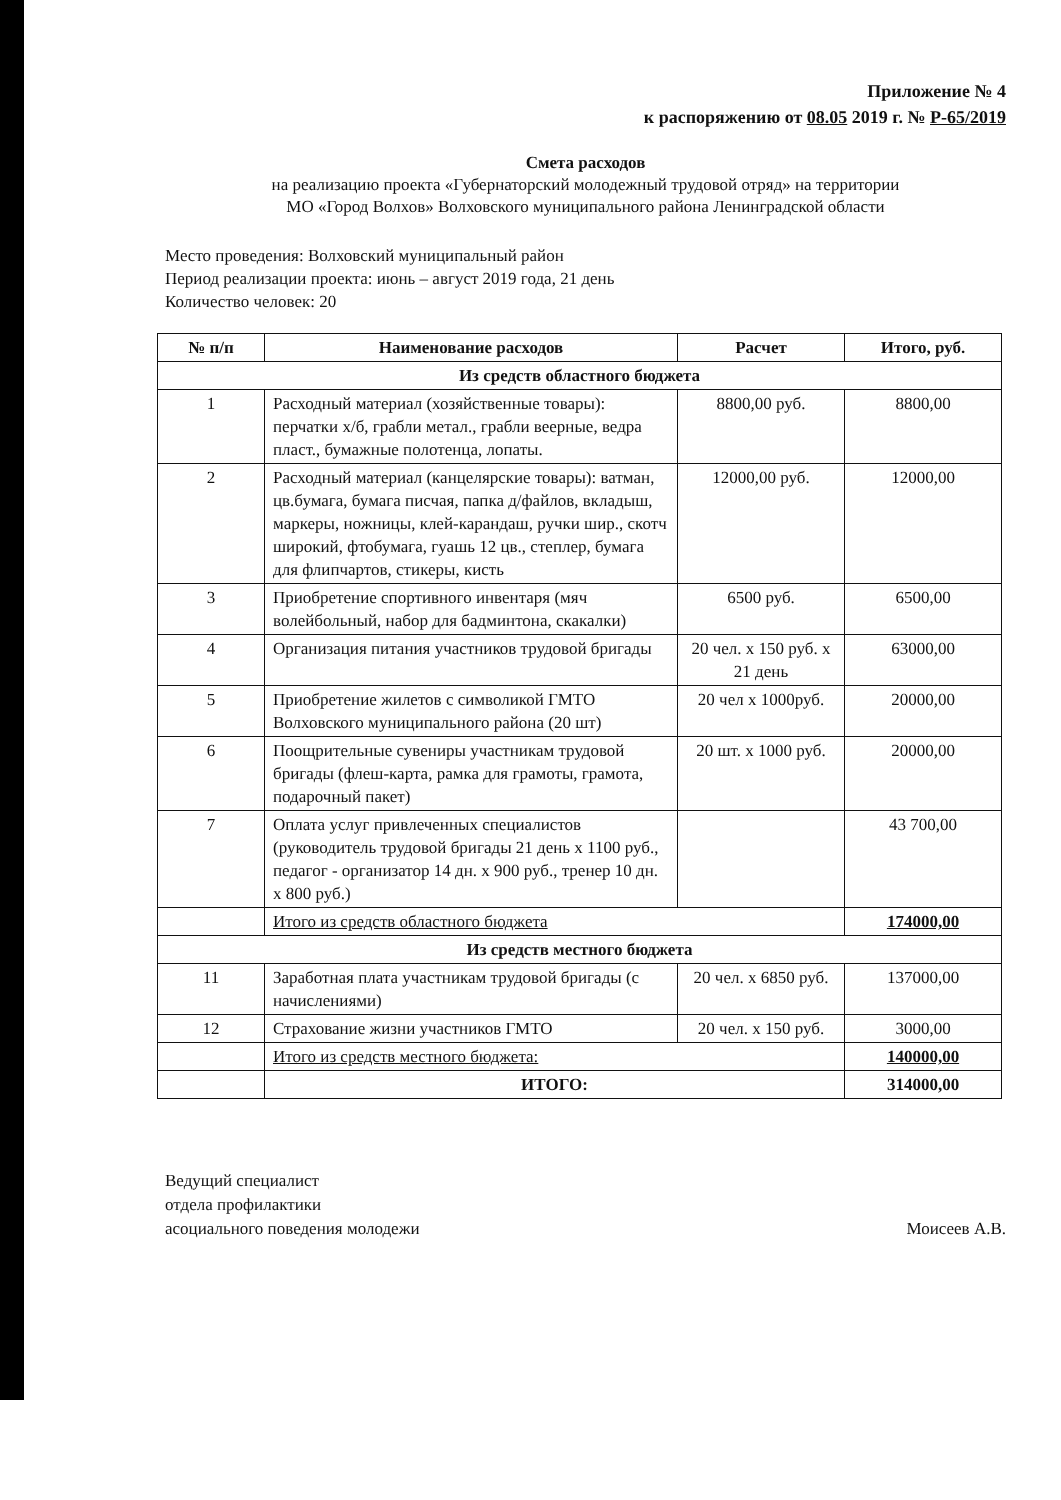Приложение № 4
к распоряжению от 08.05 2019 г. № Р-65/2019
Смета расходов
на реализацию проекта «Губернаторский молодежный трудовой отряд» на территории
МО «Город Волхов» Волховского муниципального района Ленинградской области
Место проведения: Волховский муниципальный район
Период реализации проекта: июнь – август 2019 года, 21 день
Количество человек: 20
| № п/п | Наименование расходов | Расчет | Итого, руб. |
| --- | --- | --- | --- |
| Из средств областного бюджета | | | |
| 1 | Расходный материал (хозяйственные товары): перчатки х/б, грабли метал., грабли веерные, ведра пласт., бумажные полотенца, лопаты. | 8800,00 руб. | 8800,00 |
| 2 | Расходный материал (канцелярские товары): ватман, цв.бумага, бумага писчая, папка д/файлов, вкладыш, маркеры, ножницы, клей-карандаш, ручки шир., скотч широкий, фтобумага, гуашь 12 цв., степлер, бумага для флипчартов, стикеры, кисть | 12000,00 руб. | 12000,00 |
| 3 | Приобретение спортивного инвентаря (мяч волейбольный, набор для бадминтона, скакалки) | 6500 руб. | 6500,00 |
| 4 | Организация питания участников трудовой бригады | 20 чел. х 150 руб. х 21 день | 63000,00 |
| 5 | Приобретение жилетов с символикой ГМТО Волховского муниципального района (20 шт) | 20 чел х 1000руб. | 20000,00 |
| 6 | Поощрительные сувениры участникам трудовой бригады (флеш-карта, рамка для грамоты, грамота, подарочный пакет) | 20 шт. х 1000 руб. | 20000,00 |
| 7 | Оплата услуг привлеченных специалистов (руководитель трудовой бригады 21 день х 1100 руб., педагог - организатор 14 дн. х 900 руб., тренер 10 дн. х 800 руб.) | | 43 700,00 |
| | Итого из средств областного бюджета | | 174000,00 |
| Из средств местного бюджета | | | |
| 11 | Заработная плата участникам трудовой бригады (с начислениями) | 20 чел. х 6850 руб. | 137000,00 |
| 12 | Страхование жизни участников ГМТО | 20 чел. х 150 руб. | 3000,00 |
| | Итого из средств местного бюджета: | | 140000,00 |
| | ИТОГО: | | 314000,00 |
Ведущий специалист
отдела профилактики
асоциального поведения молодежи
Моисеев А.В.